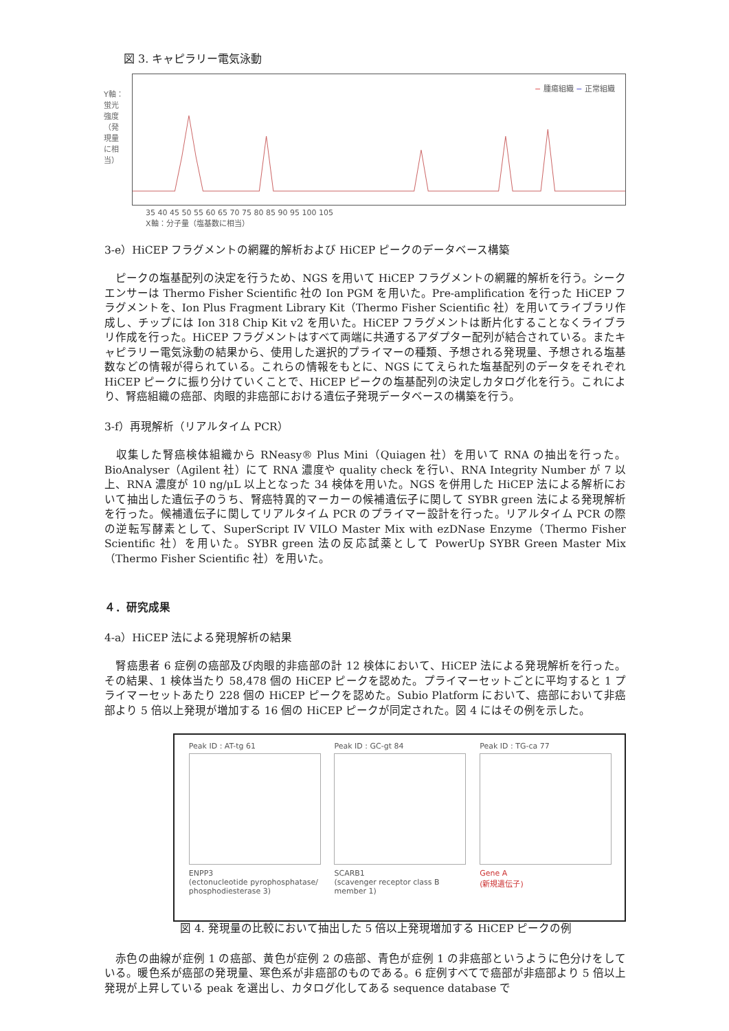図 3. キャピラリー電気泳動
Y軸：蛍光強度（発現量に相当）
− 腫瘍組織 − 正常組織
35 40 45 50 55 60 65 70 75 80 85 90 95 100 105
X軸：分子量（塩基数に相当）
3-e）HiCEP フラグメントの網羅的解析および HiCEP ピークのデータベース構築
　ピークの塩基配列の決定を行うため、NGS を用いて HiCEP フラグメントの網羅的解析を行う。シークエンサーは Thermo Fisher Scientific 社の Ion PGM を用いた。Pre-amplification を行った HiCEP フラグメントを、Ion Plus Fragment Library Kit（Thermo Fisher Scientific 社）を用いてライブラリ作成し、チップには Ion 318 Chip Kit v2 を用いた。HiCEP フラグメントは断片化することなくライブラリ作成を行った。HiCEP フラグメントはすべて両端に共通するアダプター配列が結合されている。またキャピラリー電気泳動の結果から、使用した選択的プライマーの種類、予想される発現量、予想される塩基数などの情報が得られている。これらの情報をもとに、NGS にてえられた塩基配列のデータをそれぞれ HiCEP ピークに振り分けていくことで、HiCEP ピークの塩基配列の決定しカタログ化を行う。これにより、腎癌組織の癌部、肉眼的非癌部における遺伝子発現データベースの構築を行う。
3-f）再現解析（リアルタイム PCR）
　収集した腎癌検体組織から RNeasy® Plus Mini（Quiagen 社）を用いて RNA の抽出を行った。BioAnalyser（Agilent 社）にて RNA 濃度や quality check を行い、RNA Integrity Number が 7 以上、RNA 濃度が 10 ng/μL 以上となった 34 検体を用いた。NGS を併用した HiCEP 法による解析において抽出した遺伝子のうち、腎癌特異的マーカーの候補遺伝子に関して SYBR green 法による発現解析を行った。候補遺伝子に関してリアルタイム PCR のプライマー設計を行った。リアルタイム PCR の際の逆転写酵素として、SuperScript IV VILO Master Mix with ezDNase Enzyme（Thermo Fisher Scientific 社）を用いた。SYBR green 法の反応試薬として PowerUp SYBR Green Master Mix（Thermo Fisher Scientific 社）を用いた。
４．研究成果
4-a）HiCEP 法による発現解析の結果
　腎癌患者 6 症例の癌部及び肉眼的非癌部の計 12 検体において、HiCEP 法による発現解析を行った。その結果、1 検体当たり 58,478 個の HiCEP ピークを認めた。プライマーセットごとに平均すると 1 プライマーセットあたり 228 個の HiCEP ピークを認めた。Subio Platform において、癌部において非癌部より 5 倍以上発現が増加する 16 個の HiCEP ピークが同定された。図 4 にはその例を示した。
Peak ID : AT-tg 61
ENPP3
(ectonucleotide pyrophosphatase/ phosphodiesterase 3)
Peak ID : GC-gt 84
SCARB1
(scavenger receptor class B member 1)
Peak ID : TG-ca 77
Gene A
(新規遺伝子)
図 4. 発現量の比較において抽出した 5 倍以上発現増加する HiCEP ピークの例
　赤色の曲線が症例 1 の癌部、黄色が症例 2 の癌部、青色が症例 1 の非癌部というように色分けをしている。暖色系が癌部の発現量、寒色系が非癌部のものである。6 症例すべてで癌部が非癌部より 5 倍以上発現が上昇している peak を選出し、カタログ化してある sequence database で